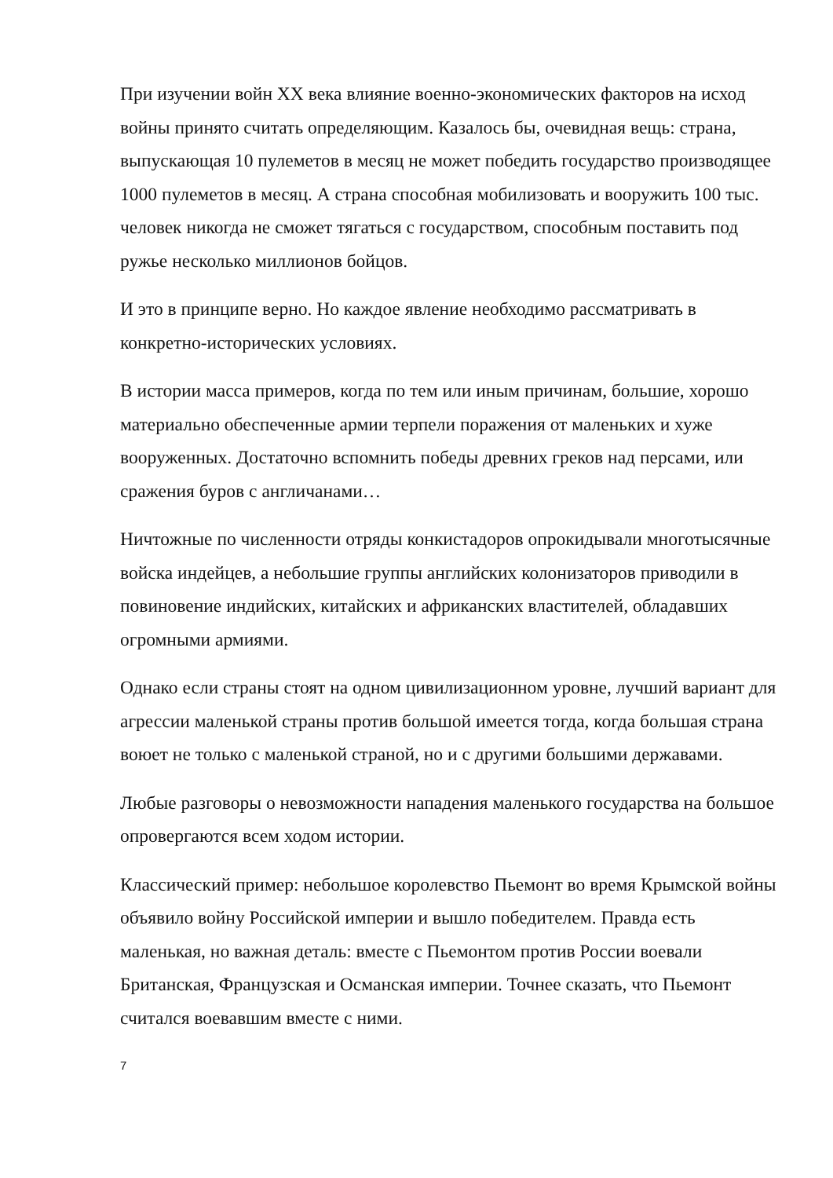При изучении войн XX века влияние военно-экономических факторов на исход войны принято считать определяющим. Казалось бы, очевидная вещь: страна, выпускающая 10 пулеметов в месяц не может победить государство производящее 1000 пулеметов в месяц. А страна способная мобилизовать и вооружить 100 тыс. человек никогда не сможет тягаться с государством, способным поставить под ружье несколько миллионов бойцов.
И это в принципе верно. Но каждое явление необходимо рассматривать в конкретно-исторических условиях.
В истории масса примеров, когда по тем или иным причинам, большие, хорошо материально обеспеченные армии терпели поражения от маленьких и хуже вооруженных. Достаточно вспомнить победы древних греков над персами, или сражения буров с англичанами…
Ничтожные по численности отряды конкистадоров опрокидывали многотысячные войска индейцев, а небольшие группы английских колонизаторов приводили в повиновение индийских, китайских и африканских властителей, обладавших огромными армиями.
Однако если страны стоят на одном цивилизационном уровне, лучший вариант для агрессии маленькой страны против большой имеется тогда, когда большая страна воюет не только с маленькой страной, но и с другими большими державами.
Любые разговоры о невозможности нападения маленького государства на большое опровергаются всем ходом истории.
Классический пример: небольшое королевство Пьемонт во время Крымской войны объявило войну Российской империи и вышло победителем. Правда есть маленькая, но важная деталь: вместе с Пьемонтом против России воевали Британская, Французская и Османская империи. Точнее сказать, что Пьемонт считался воевавшим вместе с ними.
7